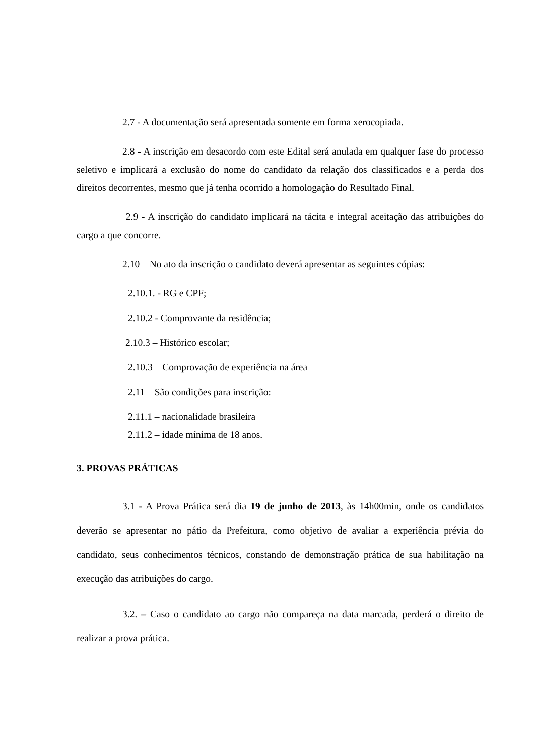2.7 - A documentação será apresentada somente em forma xerocopiada.
2.8 - A inscrição em desacordo com este Edital será anulada em qualquer fase do processo seletivo e implicará a exclusão do nome do candidato da relação dos classificados e a perda dos direitos decorrentes, mesmo que já tenha ocorrido a homologação do Resultado Final.
2.9 - A inscrição do candidato implicará na tácita e integral aceitação das atribuições do cargo a que concorre.
2.10 – No ato da inscrição o candidato deverá apresentar as seguintes cópias:
2.10.1. - RG e CPF;
2.10.2 - Comprovante da residência;
2.10.3 – Histórico escolar;
2.10.3 – Comprovação de experiência na área
2.11 – São condições para inscrição:
2.11.1 – nacionalidade brasileira
2.11.2 – idade mínima de 18 anos.
3. PROVAS PRÁTICAS
3.1 - A Prova Prática será dia 19 de junho de 2013, às 14h00min, onde os candidatos deverão se apresentar no pátio da Prefeitura, como objetivo de avaliar a experiência prévia do candidato, seus conhecimentos técnicos, constando de demonstração prática de sua habilitação na execução das atribuições do cargo.
3.2. – Caso o candidato ao cargo não compareça na data marcada, perderá o direito de realizar a prova prática.